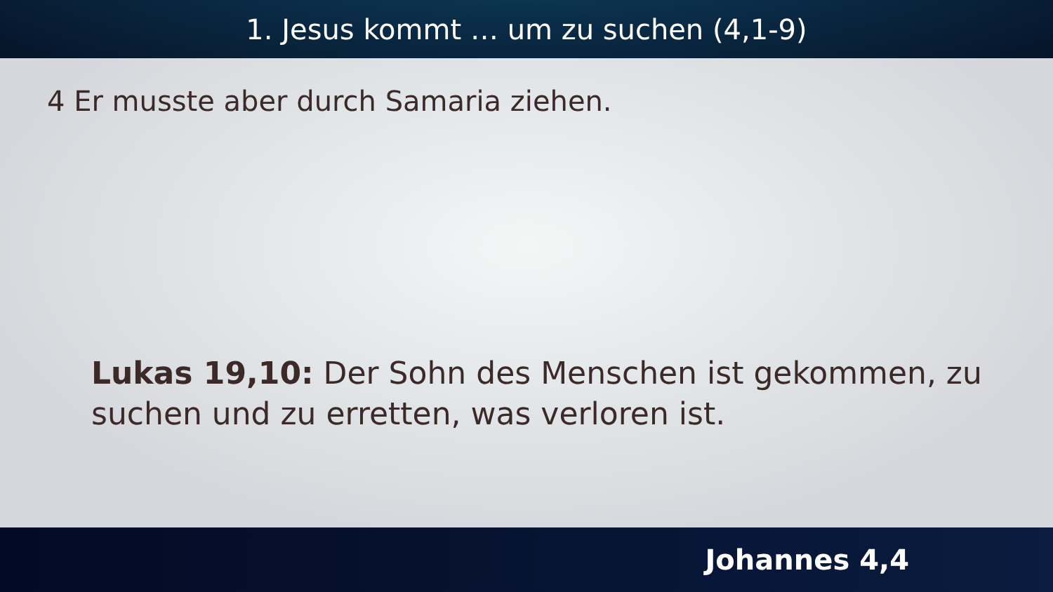1. Jesus kommt … um zu suchen (4,1-9)
4 Er musste aber durch Samaria ziehen.
Lukas 19,10: Der Sohn des Menschen ist gekommen, zu suchen und zu erretten, was verloren ist.
Johannes 4,4